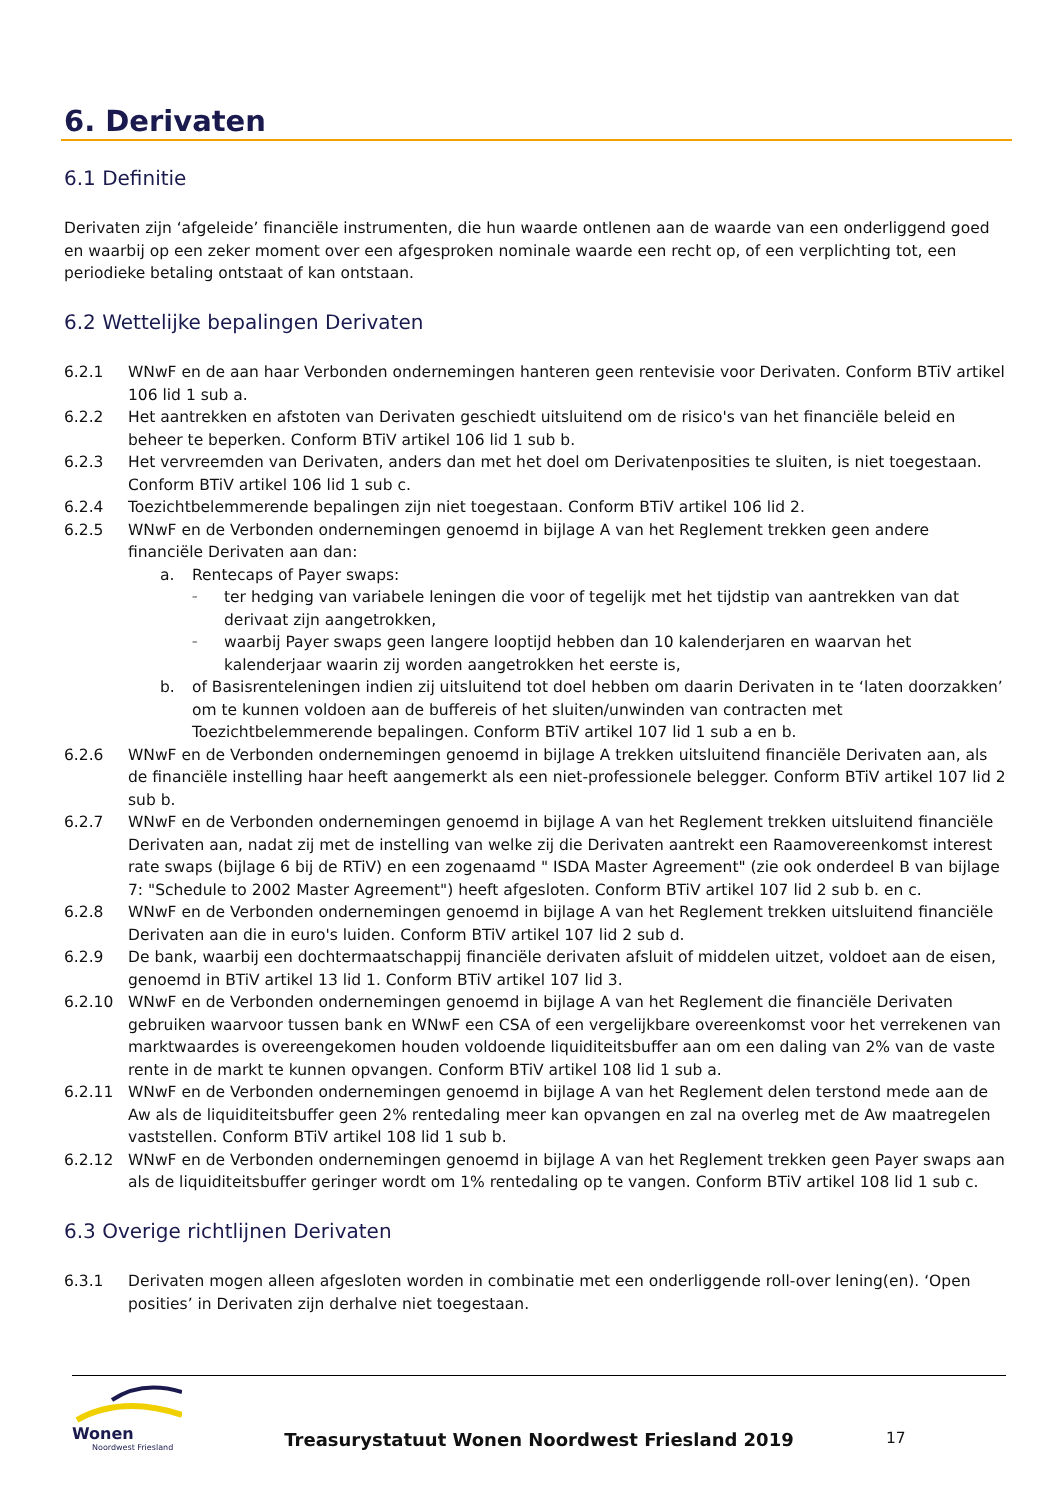6. Derivaten
6.1 Definitie
Derivaten zijn ‘afgeleide’ financiële instrumenten, die hun waarde ontlenen aan de waarde van een onderliggend goed en waarbij op een zeker moment over een afgesproken nominale waarde een recht op, of een verplichting tot, een periodieke betaling ontstaat of kan ontstaan.
6.2 Wettelijke bepalingen Derivaten
6.2.1 WNwF en de aan haar Verbonden ondernemingen hanteren geen rentevisie voor Derivaten. Conform BTiV artikel 106 lid 1 sub a.
6.2.2 Het aantrekken en afstoten van Derivaten geschiedt uitsluitend om de risico's van het financiële beleid en beheer te beperken. Conform BTiV artikel 106 lid 1 sub b.
6.2.3 Het vervreemden van Derivaten, anders dan met het doel om Derivatenposities te sluiten, is niet toegestaan. Conform BTiV artikel 106 lid 1 sub c.
6.2.4 Toezichtbelemmerende bepalingen zijn niet toegestaan. Conform BTiV artikel 106 lid 2.
6.2.5 WNwF en de Verbonden ondernemingen genoemd in bijlage A van het Reglement trekken geen andere financiële Derivaten aan dan:
a. Rentecaps of Payer swaps:
– ter hedging van variabele leningen die voor of tegelijk met het tijdstip van aantrekken van dat derivaat zijn aangetrokken,
– waarbij Payer swaps geen langere looptijd hebben dan 10 kalenderjaren en waarvan het kalenderjaar waarin zij worden aangetrokken het eerste is,
b. of Basisrenteleningen indien zij uitsluitend tot doel hebben om daarin Derivaten in te ‘laten doorzakken’ om te kunnen voldoen aan de buffereis of het sluiten/unwinden van contracten met Toezichtbelemmerende bepalingen. Conform BTiV artikel 107 lid 1 sub a en b.
6.2.6 WNwF en de Verbonden ondernemingen genoemd in bijlage A trekken uitsluitend financiële Derivaten aan, als de financiële instelling haar heeft aangemerkt als een niet-professionele belegger. Conform BTiV artikel 107 lid 2 sub b.
6.2.7 WNwF en de Verbonden ondernemingen genoemd in bijlage A van het Reglement trekken uitsluitend financiële Derivaten aan, nadat zij met de instelling van welke zij die Derivaten aantrekt een Raamovereenkomst interest rate swaps (bijlage 6 bij de RTiV) en een zogenaamd " ISDA Master Agreement" (zie ook onderdeel B van bijlage 7: "Schedule to 2002 Master Agreement") heeft afgesloten. Conform BTiV artikel 107 lid 2 sub b. en c.
6.2.8 WNwF en de Verbonden ondernemingen genoemd in bijlage A van het Reglement trekken uitsluitend financiële Derivaten aan die in euro's luiden. Conform BTiV artikel 107 lid 2 sub d.
6.2.9 De bank, waarbij een dochtermaatschappij financiële derivaten afsluit of middelen uitzet, voldoet aan de eisen, genoemd in BTiV artikel 13 lid 1. Conform BTiV artikel 107 lid 3.
6.2.10 WNwF en de Verbonden ondernemingen genoemd in bijlage A van het Reglement die financiële Derivaten gebruiken waarvoor tussen bank en WNwF een CSA of een vergelijkbare overeenkomst voor het verrekenen van marktwaardes is overeengekomen houden voldoende liquiditeitsbuffer aan om een daling van 2% van de vaste rente in de markt te kunnen opvangen. Conform BTiV artikel 108 lid 1 sub a.
6.2.11 WNwF en de Verbonden ondernemingen genoemd in bijlage A van het Reglement delen terstond mede aan de Aw als de liquiditeitsbuffer geen 2% rentedaling meer kan opvangen en zal na overleg met de Aw maatregelen vaststellen. Conform BTiV artikel 108 lid 1 sub b.
6.2.12 WNwF en de Verbonden ondernemingen genoemd in bijlage A van het Reglement trekken geen Payer swaps aan als de liquiditeitsbuffer geringer wordt om 1% rentedaling op te vangen. Conform BTiV artikel 108 lid 1 sub c.
6.3 Overige richtlijnen Derivaten
6.3.1 Derivaten mogen alleen afgesloten worden in combinatie met een onderliggende roll-over lening(en). ‘Open posities’ in Derivaten zijn derhalve niet toegestaan.
Wonen
Noordwest Friesland
Treasurystatuut Wonen Noordwest Friesland 2019
17